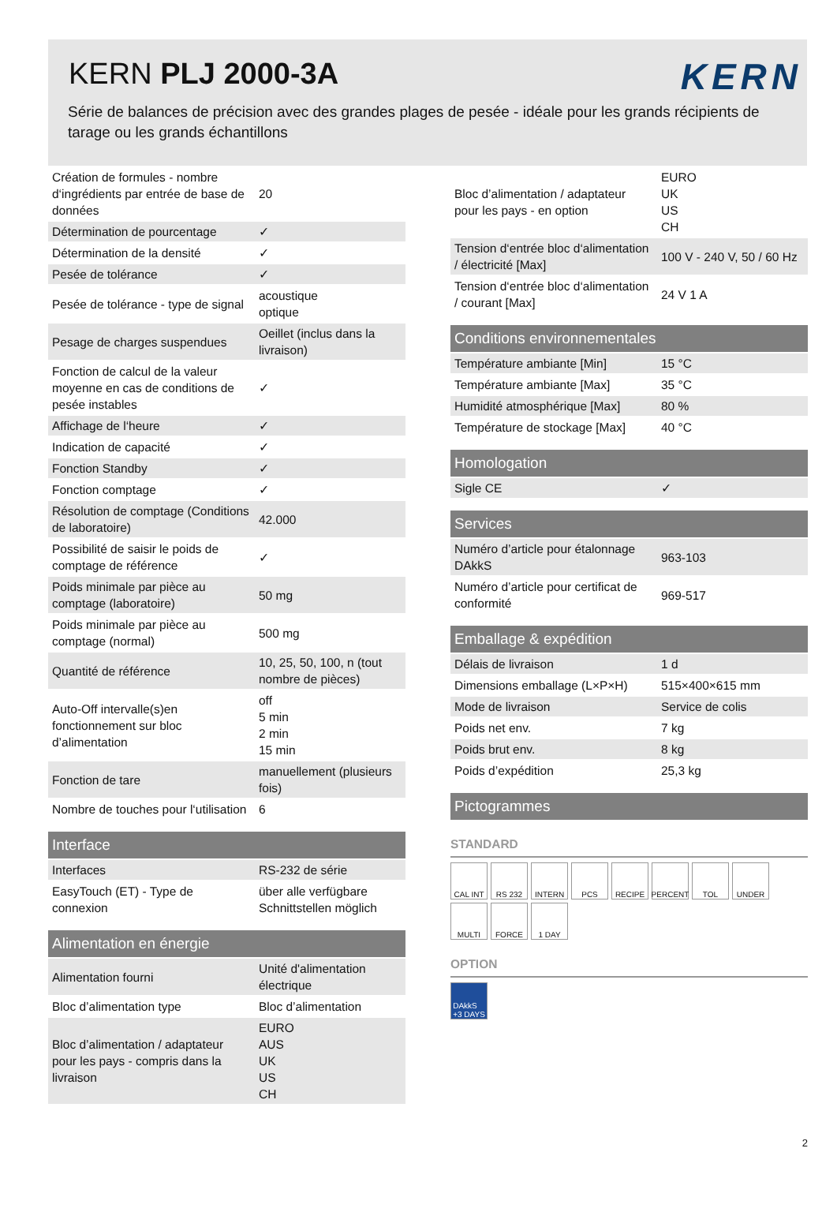KERN PLJ 2000-3A
KERN
Série de balances de précision avec des grandes plages de pesée - idéale pour les grands récipients de tarage ou les grands échantillons
| Création de formules - nombre d‘ingrédients par entrée de base de données | 20 |
| Détermination de pourcentage | ✓ |
| Détermination de la densité | ✓ |
| Pesée de tolérance | ✓ |
| Pesée de tolérance - type de signal | acoustique optique |
| Pesage de charges suspendues | Oeillet (inclus dans la livraison) |
| Fonction de calcul de la valeur moyenne en cas de conditions de pesée instables | ✓ |
| Affichage de l‘heure | ✓ |
| Indication de capacité | ✓ |
| Fonction Standby | ✓ |
| Fonction comptage | ✓ |
| Résolution de comptage (Conditions de laboratoire) | 42.000 |
| Possibilité de saisir le poids de comptage de référence | ✓ |
| Poids minimale par pièce au comptage (laboratoire) | 50 mg |
| Poids minimale par pièce au comptage (normal) | 500 mg |
| Quantité de référence | 10, 25, 50, 100, n (tout nombre de pièces) |
| Auto-Off intervalle(s)en fonctionnement sur bloc d’alimentation | off 5 min 2 min 15 min |
| Fonction de tare | manuellement (plusieurs fois) |
| Nombre de touches pour l‘utilisation | 6 |
Interface
| Interfaces | RS-232 de série |
| EasyTouch (ET) - Type de connexion | über alle verfügbare Schnittstellen möglich |
Alimentation en énergie
| Alimentation fourni | Unité d'alimentation électrique |
| Bloc d’alimentation type | Bloc d’alimentation |
| Bloc d’alimentation / adaptateur pour les pays - compris dans la livraison | EURO AUS UK US CH |
| Bloc d’alimentation / adaptateur pour les pays - en option | EURO UK US CH |
| Tension d‘entrée bloc d‘alimentation / électricité [Max] | 100 V - 240 V, 50 / 60 Hz |
| Tension d‘entrée bloc d‘alimentation / courant [Max] | 24 V 1 A |
Conditions environnementales
| Température ambiante [Min] | 15 °C |
| Température ambiante [Max] | 35 °C |
| Humidité atmosphérique [Max] | 80 % |
| Température de stockage [Max] | 40 °C |
Homologation
| Sigle CE | ✓ |
Services
| Numéro d’article pour étalonnage DAkkS | 963-103 |
| Numéro d’article pour certificat de conformité | 969-517 |
Emballage & expédition
| Délais de livraison | 1 d |
| Dimensions emballage (L×P×H) | 515×400×615 mm |
| Mode de livraison | Service de colis |
| Poids net env. | 7 kg |
| Poids brut env. | 8 kg |
| Poids d’expédition | 25,3 kg |
Pictogrammes
STANDARD
CAL INT
RS 232
INTERN
PCS
RECIPE
PERCENT
TOL
UNDER
MULTI
FORCE
1 DAY
OPTION
DAkkS
+3 DAYS
2